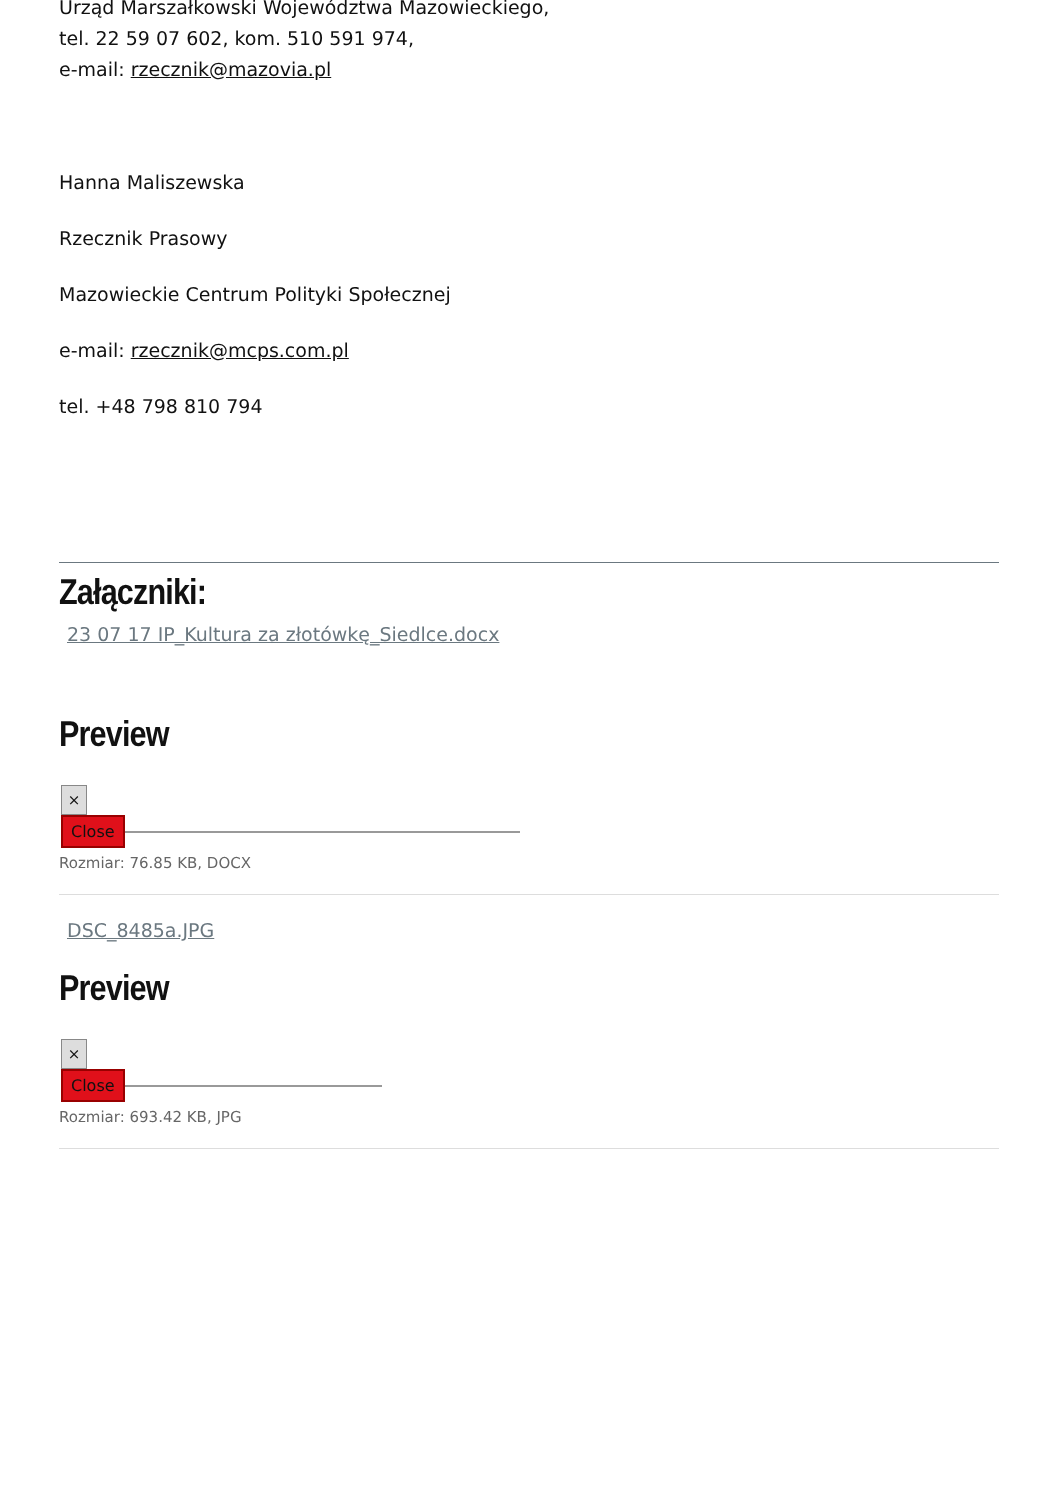Urząd Marszałkowski Województwa Mazowieckiego,
tel. 22 59 07 602, kom. 510 591 974,
e-mail: rzecznik@mazovia.pl
Hanna Maliszewska
Rzecznik Prasowy
Mazowieckie Centrum Polityki Społecznej
e-mail: rzecznik@mcps.com.pl
tel. +48 798 810 794
Załączniki:
23 07 17 IP_Kultura za złotówkę_Siedlce.docx
Preview
×
Close
Rozmiar: 76.85 KB, DOCX
DSC_8485a.JPG
Preview
×
Close
Rozmiar: 693.42 KB, JPG